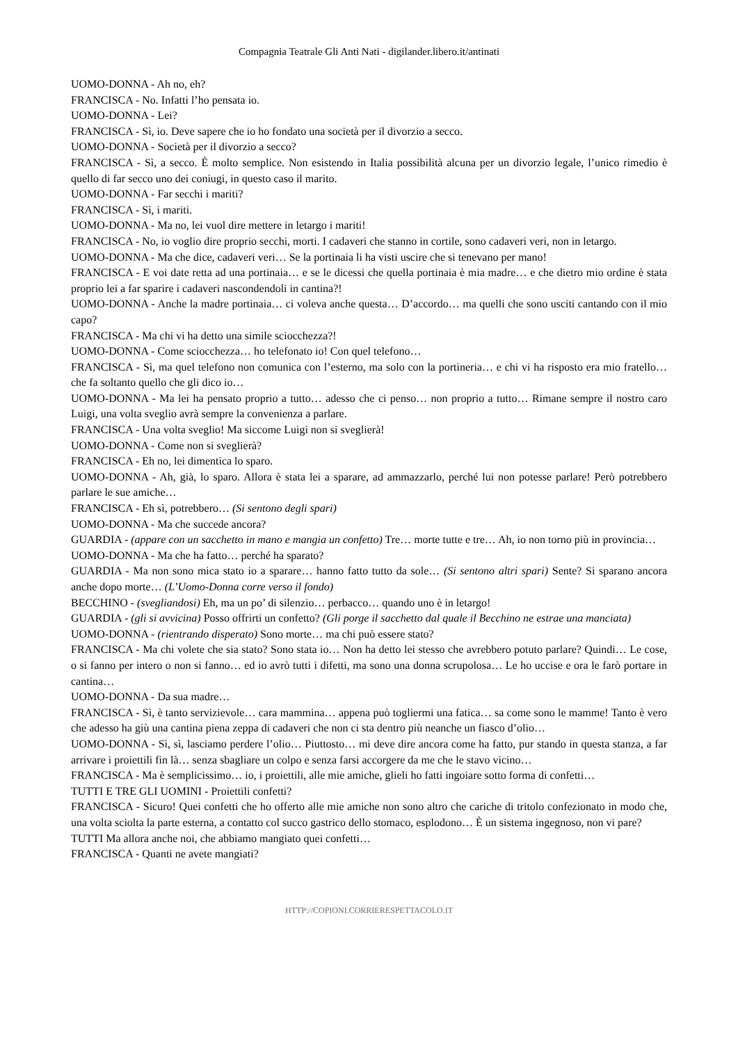Compagnia Teatrale Gli Anti Nati - digilander.libero.it/antinati
UOMO-DONNA - Ah no, eh?
FRANCISCA - No. Infatti l’ho pensata io.
UOMO-DONNA - Lei?
FRANCISCA - Sì, io. Deve sapere che io ho fondato una società per il divorzio a secco.
UOMO-DONNA - Società per il divorzio a secco?
FRANCISCA - Sì, a secco. È molto semplice. Non esistendo in Italia possibilità alcuna per un divorzio legale, l’unico rimedio è quello di far secco uno dei coniugi, in questo caso il marito.
UOMO-DONNA - Far secchi i mariti?
FRANCISCA - Sì, i mariti.
UOMO-DONNA - Ma no, lei vuol dire mettere in letargo i mariti!
FRANCISCA - No, io voglio dire proprio secchi, morti. I cadaveri che stanno in cortile, sono cadaveri veri, non in letargo.
UOMO-DONNA - Ma che dice, cadaveri veri… Se la portinaia li ha visti uscire che si tenevano per mano!
FRANCISCA - E voi date retta ad una portinaia… e se le dicessi che quella portinaia è mia madre… e che dietro mio ordine è stata proprio lei a far sparire i cadaveri nascondendoli in cantina?!
UOMO-DONNA - Anche la madre portinaia… ci voleva anche questa… D’accordo… ma quelli che sono usciti cantando con il mio capo?
FRANCISCA - Ma chi vi ha detto una simile sciocchezza?!
UOMO-DONNA - Come sciocchezza… ho telefonato io! Con quel telefono…
FRANCISCA - Sì, ma quel telefono non comunica con l’esterno, ma solo con la portineria… e chi vi ha risposto era mio fratello… che fa soltanto quello che gli dico io…
UOMO-DONNA - Ma lei ha pensato proprio a tutto… adesso che ci penso… non proprio a tutto… Rimane sempre il nostro caro Luigi, una volta sveglio avrà sempre la convenienza a parlare.
FRANCISCA - Una volta sveglio! Ma siccome Luigi non si sveglierà!
UOMO-DONNA - Come non si sveglierà?
FRANCISCA - Eh no, lei dimentica lo sparo.
UOMO-DONNA - Ah, già, lo sparo. Allora è stata lei a sparare, ad ammazzarlo, perché lui non potesse parlare! Però potrebbero parlare le sue amiche…
FRANCISCA - Eh sì, potrebbero… (Si sentono degli spari)
UOMO-DONNA - Ma che succede ancora?
GUARDIA - (appare con un sacchetto in mano e mangia un confetto) Tre… morte tutte e tre… Ah, io non torno più in provincia…
UOMO-DONNA - Ma che ha fatto… perché ha sparato?
GUARDIA - Ma non sono mica stato io a sparare… hanno fatto tutto da sole… (Si sentono altri spari) Sente? Si sparano ancora anche dopo morte… (L’Uomo-Donna corre verso il fondo)
BECCHINO - (svegliandosi) Eh, ma un po’ di silenzio… perbacco… quando uno è in letargo!
GUARDIA - (gli si avvicina) Posso offrirti un confetto? (Gli porge il sacchetto dal quale il Becchino ne estrae una manciata)
UOMO-DONNA - (rientrando disperato) Sono morte… ma chi può essere stato?
FRANCISCA - Ma chi volete che sia stato? Sono stata io… Non ha detto lei stesso che avrebbero potuto parlare? Quindi… Le cose, o si fanno per intero o non si fanno… ed io avrò tutti i difetti, ma sono una donna scrupolosa… Le ho uccise e ora le farò portare in cantina…
UOMO-DONNA - Da sua madre…
FRANCISCA - Sì, è tanto servizievole… cara mammina… appena può togliermi una fatica… sa come sono le mamme! Tanto è vero che adesso ha giù una cantina piena zeppa di cadaveri che non ci sta dentro più neanche un fiasco d’olio…
UOMO-DONNA - Sì, sì, lasciamo perdere l’olio… Piuttosto… mi deve dire ancora come ha fatto, pur stando in questa stanza, a far arrivare i proiettili fin là… senza sbagliare un colpo e senza farsi accorgere da me che le stavo vicino…
FRANCISCA - Ma è semplicissimo… io, i proiettili, alle mie amiche, glieli ho fatti ingoiare sotto forma di confetti…
TUTTI E TRE GLI UOMINI - Proiettili confetti?
FRANCISCA - Sicuro! Quei confetti che ho offerto alle mie amiche non sono altro che cariche di tritolo confezionato in modo che, una volta sciolta la parte esterna, a contatto col succo gastrico dello stomaco, esplodono… È un sistema ingegnoso, non vi pare?
TUTTI Ma allora anche noi, che abbiamo mangiato quei confetti…
FRANCISCA - Quanti ne avete mangiati?
HTTP://COPIONI.CORRIERESPETTACOLO.IT